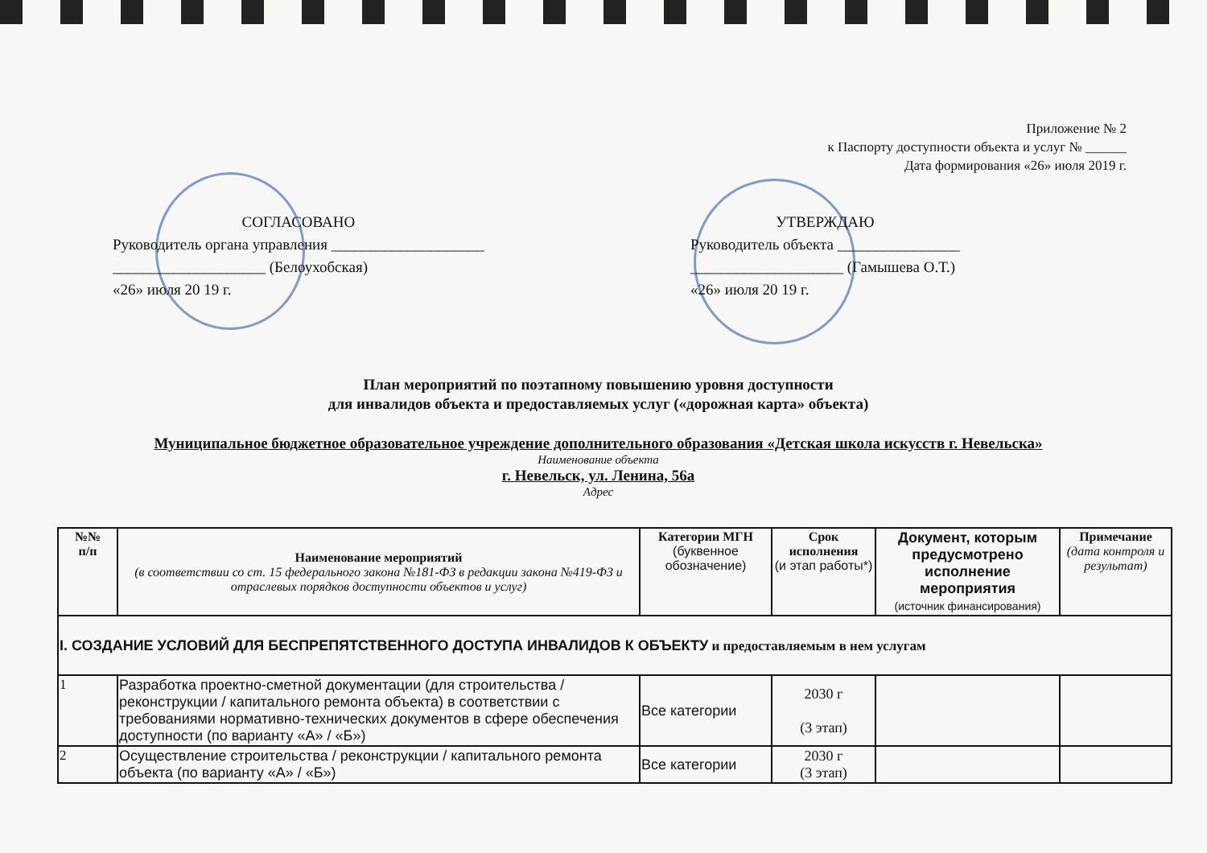Приложение № 2
к Паспорту доступности объекта и услуг № ______
Дата формирования «26» июля 2019 г.
СОГЛАСОВАНО
Руководитель органа управления ____________________
____________________ (Белоухобская)
«26» июля 20 19 г.
УТВЕРЖДАЮ
Руководитель объекта ________________
____________________ (Гамышева О.Т.)
«26» июля 20 19 г.
План мероприятий по поэтапному повышению уровня доступности
для инвалидов объекта и предоставляемых услуг («дорожная карта» объекта)
Муниципальное бюджетное образовательное учреждение дополнительного образования «Детская школа искусств г. Невельска»
Наименование объекта
г. Невельск, ул. Ленина, 56а
Адрес
| №№ п/п | Наименование мероприятий (в соответствии со ст. 15 федерального закона №181-ФЗ в редакции закона №419-ФЗ и отраслевых порядков доступности объектов и услуг) | Категории МГН (буквенное обозначение) | Срок исполнения (и этап работы*) | Документ, которым предусмотрено исполнение мероприятия (источник финансирования) | Примечание (дата контроля и результат) |
| --- | --- | --- | --- | --- | --- |
| I. СОЗДАНИЕ УСЛОВИЙ ДЛЯ БЕСПРЕПЯТСТВЕННОГО ДОСТУПА ИНВАЛИДОВ К ОБЪЕКТУ и предоставляемым в нем услугам | | | | | |
| 1 | Разработка проектно-сметной документации (для строительства / реконструкции / капитального ремонта объекта) в соответствии с требованиями нормативно-технических документов в сфере обеспечения доступности (по варианту «А» / «Б») | Все категории | 2030 г (3 этап) | | |
| 2 | Осуществление строительства / реконструкции / капитального ремонта объекта (по варианту «А» / «Б») | Все категории | 2030 г (3 этап) | | |